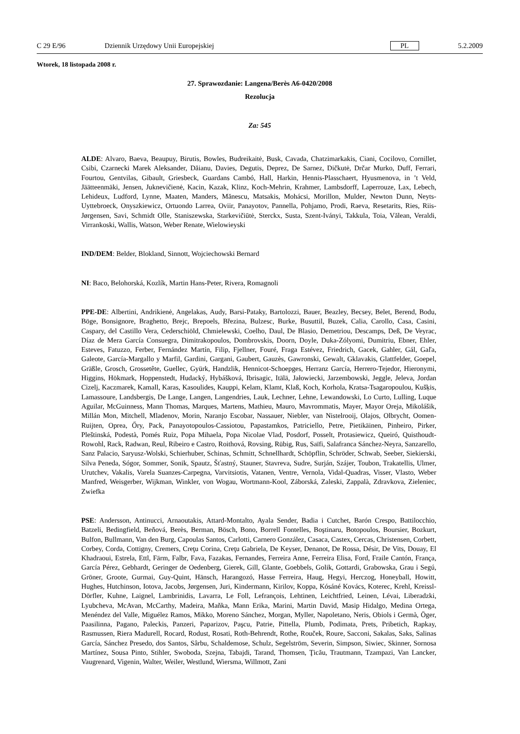C 29 E/96 Dziennik Urzędowy Unii Europejskiej PL 5.2.2009
Wtorek, 18 listopada 2008 r.
27. Sprawozdanie: Langena/Berès A6-0420/2008
Rezolucja
Za: 545
ALDE: Alvaro, Baeva, Beaupuy, Birutis, Bowles, Budreikaitė, Busk, Cavada, Chatzimarkakis, Ciani, Cocilovo, Cornillet, Csibi, Czarnecki Marek Aleksander, Dăianu, Davies, Degutis, Deprez, De Sarnez, Dičkutė, Drčar Murko, Duff, Ferrari, Fourtou, Gentvilas, Gibault, Griesbeck, Guardans Cambó, Hall, Harkin, Hennis-Plasschaert, Hyusmenova, in ’t Veld, Jäätteenmäki, Jensen, Juknevičienė, Kacin, Kazak, Klinz, Koch-Mehrin, Krahmer, Lambsdorff, Laperrouze, Lax, Lebech, Lehideux, Ludford, Lynne, Maaten, Manders, Mănescu, Matsakis, Mohácsi, Morillon, Mulder, Newton Dunn, Neyts-Uyttebroeck, Onyszkiewicz, Ortuondo Larrea, Oviir, Panayotov, Pannella, Pohjamo, Prodi, Raeva, Resetarits, Ries, Riis-Jørgensen, Savi, Schmidt Olle, Staniszewska, Starkevičiūtė, Sterckx, Susta, Szent-Iványi, Takkula, Toia, Vălean, Veraldi, Virrankoski, Wallis, Watson, Weber Renate, Wielowieyski
IND/DEM: Belder, Blokland, Sinnott, Wojciechowski Bernard
NI: Baco, Belohorská, Kozlík, Martin Hans-Peter, Rivera, Romagnoli
PPE-DE: Albertini, Andrikienė, Angelakas, Audy, Barsi-Pataky, Bartolozzi, Bauer, Beazley, Becsey, Belet, Berend, Bodu, Böge, Bonsignore, Braghetto, Brejc, Brepoels, Březina, Bulzesc, Burke, Busuttil, Buzek, Calia, Carollo, Casa, Casini, Caspary, del Castillo Vera, Cederschiöld, Chmielewski, Coelho, Daul, De Blasio, Demetriou, Descamps, Deß, De Veyrac, Díaz de Mera García Consuegra, Dimitrakopoulos, Dombrovskis, Doorn, Doyle, Duka-Zólyomi, Dumitriu, Ebner, Ehler, Esteves, Fatuzzo, Ferber, Fernández Martín, Filip, Fjellner, Fouré, Fraga Estévez, Friedrich, Gacek, Gahler, Gál, Gaľa, Galeote, García-Margallo y Marfil, Gardini, Gargani, Gaubert, Gauzès, Gawronski, Gewalt, Gklavakis, Glattfelder, Goepel, Gräßle, Grosch, Grossetête, Guellec, Gyürk, Handzlik, Hennicot-Schoepges, Herranz García, Herrero-Tejedor, Hieronymi, Higgins, Hökmark, Hoppenstedt, Hudacký, Hybášková, Ibrisagic, Itälä, Jałowiecki, Jarzembowski, Jeggle, Jeleva, Jordan Cizelj, Kaczmarek, Kamall, Karas, Kasoulides, Kauppi, Kelam, Klamt, Klaß, Koch, Korhola, Kratsa-Tsagaropoulou, Kušķis, Lamassoure, Landsbergis, De Lange, Langen, Langendries, Lauk, Lechner, Lehne, Lewandowski, Lo Curto, Lulling, Luque Aguilar, McGuinness, Mann Thomas, Marques, Martens, Mathieu, Mauro, Mavrommatis, Mayer, Mayor Oreja, Mikolášik, Millán Mon, Mitchell, Mladenov, Morin, Naranjo Escobar, Nassauer, Niebler, van Nistelrooij, Olajos, Olbrycht, Oomen-Ruijten, Oprea, Őry, Pack, Panayotopoulos-Cassiotou, Papastamkos, Patriciello, Petre, Pietikäinen, Pinheiro, Pirker, Pleštinská, Podestà, Pomés Ruiz, Popa Mihaela, Popa Nicolae Vlad, Posdorf, Posselt, Protasiewicz, Queiró, Quisthoudt-Rowohl, Rack, Radwan, Reul, Ribeiro e Castro, Roithová, Rovsing, Rübig, Rus, Saïfi, Salafranca Sánchez-Neyra, Sanzarello, Sanz Palacio, Saryusz-Wolski, Schierhuber, Schinas, Schmitt, Schnellhardt, Schöpflin, Schröder, Schwab, Seeber, Siekierski, Silva Peneda, Sógor, Sommer, Sonik, Spautz, Šťastný, Stauner, Stavreva, Sudre, Surján, Szájer, Toubon, Trakatellis, Ulmer, Urutchev, Vakalis, Varela Suanzes-Carpegna, Varvitsiotis, Vatanen, Ventre, Vernola, Vidal-Quadras, Visser, Vlasto, Weber Manfred, Weisgerber, Wijkman, Winkler, von Wogau, Wortmann-Kool, Záborská, Zaleski, Zappalà, Zdravkova, Zieleniec, Zwiefka
PSE: Andersson, Antinucci, Arnaoutakis, Attard-Montalto, Ayala Sender, Badia i Cutchet, Barón Crespo, Battilocchio, Batzeli, Bedingfield, Beňová, Berès, Berman, Bösch, Bono, Borrell Fontelles, Boştinaru, Botopoulos, Boursier, Bozkurt, Bulfon, Bullmann, Van den Burg, Capoulas Santos, Carlotti, Carnero González, Casaca, Castex, Cercas, Christensen, Corbett, Corbey, Corda, Cottigny, Cremers, Creţu Corina, Creţu Gabriela, De Keyser, Denanot, De Rossa, Désir, De Vits, Douay, El Khadraoui, Estrela, Ettl, Färm, Falbr, Fava, Fazakas, Fernandes, Ferreira Anne, Ferreira Elisa, Ford, Fraile Cantón, França, García Pérez, Gebhardt, Geringer de Oedenberg, Gierek, Gill, Glante, Goebbels, Golik, Gottardi, Grabowska, Grau i Segú, Gröner, Groote, Gurmai, Guy-Quint, Hänsch, Harangozó, Hasse Ferreira, Haug, Hegyi, Herczog, Honeyball, Howitt, Hughes, Hutchinson, Iotova, Jacobs, Jørgensen, Juri, Kindermann, Kirilov, Koppa, Kósáné Kovács, Koterec, Krehl, Kreissl-Dörfler, Kuhne, Laignel, Lambrinidis, Lavarra, Le Foll, Lefrançois, Lehtinen, Leichtfried, Leinen, Lévai, Liberadzki, Lyubcheva, McAvan, McCarthy, Madeira, Maňka, Mann Erika, Marini, Martin David, Masip Hidalgo, Medina Ortega, Menéndez del Valle, Miguélez Ramos, Mikko, Moreno Sánchez, Morgan, Myller, Napoletano, Neris, Obiols i Germà, Öger, Paasilinna, Pagano, Paleckis, Panzeri, Paparizov, Paşcu, Patrie, Pittella, Plumb, Podimata, Prets, Pribetich, Rapkay, Rasmussen, Riera Madurell, Rocard, Rodust, Rosati, Roth-Behrendt, Rothe, Rouček, Roure, Sacconi, Sakalas, Saks, Salinas García, Sánchez Presedo, dos Santos, Sârbu, Schaldemose, Schulz, Segelström, Severin, Simpson, Siwiec, Skinner, Sornosa Martínez, Sousa Pinto, Stihler, Swoboda, Szejna, Tabajdi, Tarand, Thomsen, Ţicău, Trautmann, Tzampazi, Van Lancker, Vaugrenard, Vigenin, Walter, Weiler, Westlund, Wiersma, Willmott, Zani